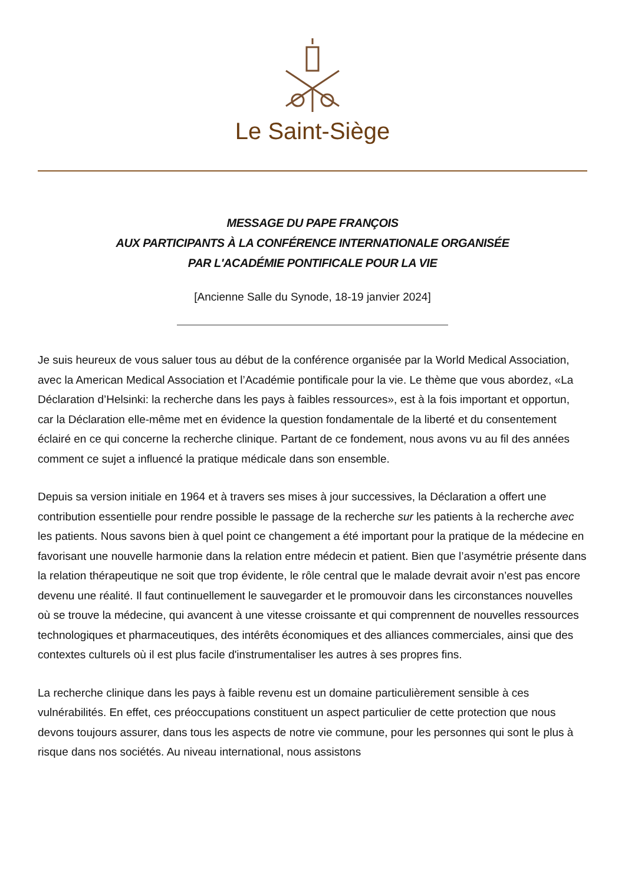Le Saint-Siège
MESSAGE DU PAPE FRANÇOIS
AUX PARTICIPANTS À LA CONFÉRENCE INTERNATIONALE ORGANISÉE
PAR L'ACADÉMIE PONTIFICALE POUR LA VIE
[Ancienne Salle du Synode, 18-19 janvier 2024]
Je suis heureux de vous saluer tous au début de la conférence organisée par la World Medical Association, avec la American Medical Association et l’Académie pontificale pour la vie. Le thème que vous abordez, «La Déclaration d’Helsinki: la recherche dans les pays à faibles ressources», est à la fois important et opportun, car la Déclaration elle-même met en évidence la question fondamentale de la liberté et du consentement éclairé en ce qui concerne la recherche clinique. Partant de ce fondement, nous avons vu au fil des années comment ce sujet a influencé la pratique médicale dans son ensemble.
Depuis sa version initiale en 1964 et à travers ses mises à jour successives, la Déclaration a offert une contribution essentielle pour rendre possible le passage de la recherche sur les patients à la recherche avec les patients. Nous savons bien à quel point ce changement a été important pour la pratique de la médecine en favorisant une nouvelle harmonie dans la relation entre médecin et patient. Bien que l’asymétrie présente dans la relation thérapeutique ne soit que trop évidente, le rôle central que le malade devrait avoir n’est pas encore devenu une réalité. Il faut continuellement le sauvegarder et le promouvoir dans les circonstances nouvelles où se trouve la médecine, qui avancent à une vitesse croissante et qui comprennent de nouvelles ressources technologiques et pharmaceutiques, des intérêts économiques et des alliances commerciales, ainsi que des contextes culturels où il est plus facile d'instrumentaliser les autres à ses propres fins.
La recherche clinique dans les pays à faible revenu est un domaine particulièrement sensible à ces vulnérabilités. En effet, ces préoccupations constituent un aspect particulier de cette protection que nous devons toujours assurer, dans tous les aspects de notre vie commune, pour les personnes qui sont le plus à risque dans nos sociétés. Au niveau international, nous assistons